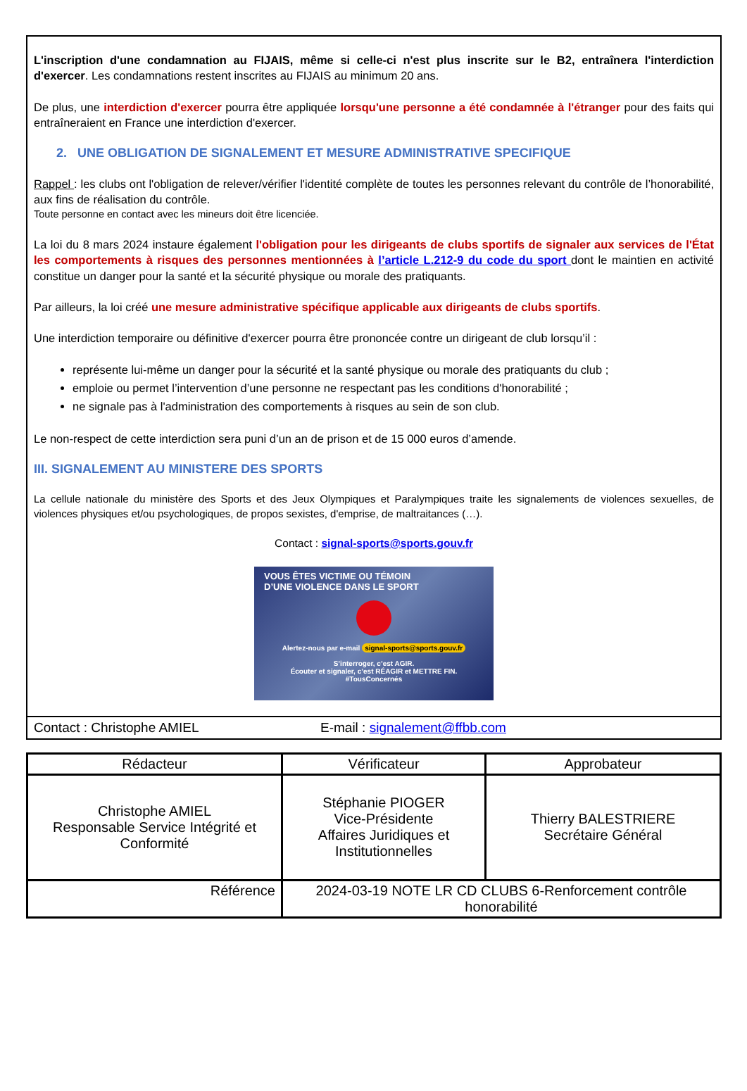L'inscription d'une condamnation au FIJAIS, même si celle-ci n'est plus inscrite sur le B2, entraînera l'interdiction d'exercer. Les condamnations restent inscrites au FIJAIS au minimum 20 ans.
De plus, une interdiction d'exercer pourra être appliquée lorsqu'une personne a été condamnée à l'étranger pour des faits qui entraîneraient en France une interdiction d'exercer.
2. UNE OBLIGATION DE SIGNALEMENT ET MESURE ADMINISTRATIVE SPECIFIQUE
Rappel : les clubs ont l'obligation de relever/vérifier l'identité complète de toutes les personnes relevant du contrôle de l’honorabilité, aux fins de réalisation du contrôle.
Toute personne en contact avec les mineurs doit être licenciée.
La loi du 8 mars 2024 instaure également l'obligation pour les dirigeants de clubs sportifs de signaler aux services de l'État les comportements à risques des personnes mentionnées à l’article L.212-9 du code du sport dont le maintien en activité constitue un danger pour la santé et la sécurité physique ou morale des pratiquants.
Par ailleurs, la loi créé une mesure administrative spécifique applicable aux dirigeants de clubs sportifs.
Une interdiction temporaire ou définitive d'exercer pourra être prononcée contre un dirigeant de club lorsqu’il :
représente lui-même un danger pour la sécurité et la santé physique ou morale des pratiquants du club ;
emploie ou permet l’intervention d’une personne ne respectant pas les conditions d'honorabilité ;
ne signale pas à l'administration des comportements à risques au sein de son club.
Le non-respect de cette interdiction sera puni d’un an de prison et de 15 000 euros d’amende.
III. SIGNALEMENT AU MINISTERE DES SPORTS
La cellule nationale du ministère des Sports et des Jeux Olympiques et Paralympiques traite les signalements de violences sexuelles, de violences physiques et/ou psychologiques, de propos sexistes, d'emprise, de maltraitances (…).
Contact : signal-sports@sports.gouv.fr
VOUS ÊTES VICTIME OU TÉMOIN
D’UNE VIOLENCE DANS LE SPORT
Alertez-nous par e-mail signal-sports@sports.gouv.fr
S’interroger, c’est AGIR.
Écouter et signaler, c’est RÉAGIR et METTRE FIN.
#TousConcernés
Contact : Christophe AMIEL E-mail : signalement@ffbb.com
| Rédacteur | Vérificateur | Approbateur |
| --- | --- | --- |
| Christophe AMIEL Responsable Service Intégrité et Conformité | Stéphanie PIOGER Vice-Présidente Affaires Juridiques et Institutionnelles | Thierry BALESTRIERE Secrétaire Général |
| Référence | 2024-03-19 NOTE LR CD CLUBS 6-Renforcement contrôle honorabilité | |